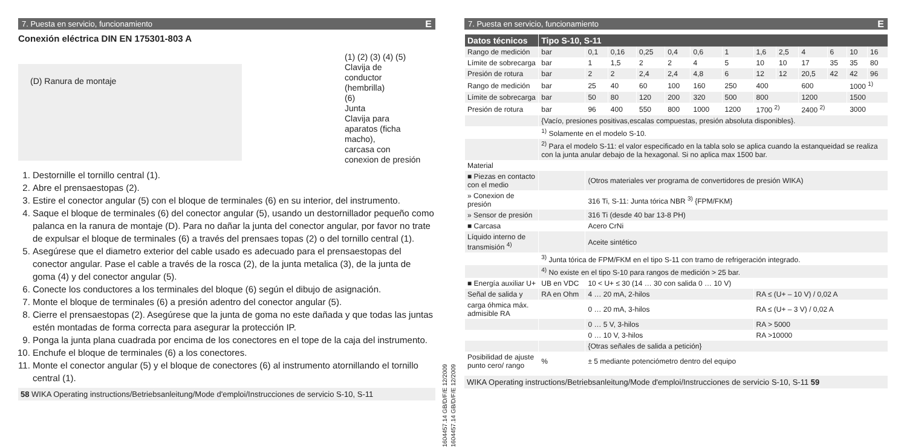7. Puesta en servicio, funcionamiento E
Conexión eléctrica DIN EN 175301-803 A
(D) Ranura de montaje
(1) (2) (3) (4) (5)
Clavija de
conductor
(hembrilla)
(6)
Junta
Clavija para
aparatos (ficha
macho),
carcasa con
conexion de presión
1. Destornille el tornillo central (1).
2. Abre el prensaestopas (2).
3. Estire el conector angular (5) con el bloque de terminales (6) en su interior, del instrumento.
4. Saque el bloque de terminales (6) del conector angular (5), usando un destornillador pequeño como palanca en la ranura de montaje (D). Para no dañar la junta del conector angular, por favor no trate de expulsar el bloque de terminales (6) a través del prensaes topas (2) o del tornillo central (1).
5. Asegúrese que el diametro exterior del cable usado es adecuado para el prensaestopas del conector angular. Pase el cable a través de la rosca (2), de la junta metalica (3), de la junta de goma (4) y del conector angular (5).
6. Conecte los conductores a los terminales del bloque (6) según el dibujo de asignación.
7. Monte el bloque de terminales (6) a presión adentro del conector angular (5).
8. Cierre el prensaestopas (2). Asegúrese que la junta de goma no este dañada y que todas las juntas estén montadas de forma correcta para asegurar la protección IP.
9. Ponga la junta plana cuadrada por encima de los conectores en el tope de la caja del instrumento.
10. Enchufe el bloque de terminales (6) a los conectores.
11. Monte el conector angular (5) y el bloque de conectores (6) al instrumento atornillando el tornillo central (1).
58 WIKA Operating instructions/Betriebsanleitung/Mode d'emploi/Instrucciones de servicio S-10, S-11
1604457.14 GB/D/F/E 12/2009
1604457.14 GB/D/F/E 12/2009
7. Puesta en servicio, funcionamiento E
| Datos técnicos | Tipo S-10, S-11 | | | | | | | | | | | | |
| --- | --- | --- | --- | --- | --- | --- | --- | --- | --- | --- | --- | --- | --- |
| Rango de medición | bar | 0,1 | 0,16 | 0,25 | 0,4 | 0,6 | 1 | 1,6 | 2,5 | 4 | 6 | 10 | 16 |
| Límite de sobrecarga | bar | 1 | 1,5 | 2 | 2 | 4 | 5 | 10 | 10 | 17 | 35 | 35 | 80 |
| Presión de rotura | bar | 2 | 2 | 2,4 | 2,4 | 4,8 | 6 | 12 | 12 | 20,5 | 42 | 42 | 96 |
| Rango de medición | bar | 25 | 40 | 60 | 100 | 160 | 250 | 400 | | 600 | | 1000 <sup>1)</sup> | |
| Límite de sobrecarga | bar | 50 | 80 | 120 | 200 | 320 | 500 | 800 | | 1200 | | 1500 | |
| Presión de rotura | bar | 96 | 400 | 550 | 800 | 1000 | 1200 | 1700 <sup>2)</sup> | | 2400 <sup>2)</sup> | | 3000 | |
| | {Vacío, presiones positivas,escalas compuestas, presión absoluta disponibles}. | | | | | | | | | | | | |
| | <sup>1)</sup> Solamente en el modelo S-10. | | | | | | | | | | | | |
| | <sup>2)</sup> Para el modelo S-11: el valor especificado en la tabla solo se aplica cuando la estanqueidad se realiza con la junta anular debajo de la hexagonal. Si no aplica max 1500 bar. | | | | | | | | | | | | |
| Material | | | | | | | | | | | | | |
| ■ Piezas en contacto con el medio | | (Otros materiales ver programa de convertidores de presión WIKA) | | | | | | | | | | | |
| » Conexion de presión | | 316 Ti, S-11: Junta tórica NBR <sup>3)</sup> {FPM/FKM} | | | | | | | | | | | |
| » Sensor de presión | | 316 Ti (desde 40 bar 13-8 PH) | | | | | | | | | | | |
| ■ Carcasa | | Acero CrNi | | | | | | | | | | | |
| Líquido interno de transmisión <sup>4)</sup> | | Aceite sintético | | | | | | | | | | | |
| | <sup>3)</sup> Junta tórica de FPM/FKM en el tipo S-11 con tramo de refrigeración integrado. | | | | | | | | | | | | |
| | <sup>4)</sup> No existe en el tipo S-10 para rangos de medición > 25 bar. | | | | | | | | | | | | |
| ■ Energía auxiliar U+ | UB en VDC | 10 < U+ ≤ 30 (14 … 30 con salida 0 … 10 V) | | | | | | | | | | | |
| Señal de salida y | RA en Ohm | 4 … 20 mA, 2-hilos | | | | | | RA ≤ (U+ – 10 V) / 0,02 A | | | | | |
| carga óhmica máx. admisible RA | | 0 … 20 mA, 3-hilos | | | | | | RA ≤ (U+ – 3 V) / 0,02 A | | | | | |
| | | 0 … 5 V, 3-hilos | | | | | | RA > 5000 | | | | | |
| | | 0 … 10 V, 3-hilos | | | | | | RA >10000 | | | | | |
| | | {Otras señales de salida a petición} | | | | | | | | | | | |
| Posibilidad de ajuste punto cero/ rango | % | ± 5 mediante potenciómetro dentro del equipo | | | | | | | | | | | |
WIKA Operating instructions/Betriebsanleitung/Mode d'emploi/Instrucciones de servicio S-10, S-11 59